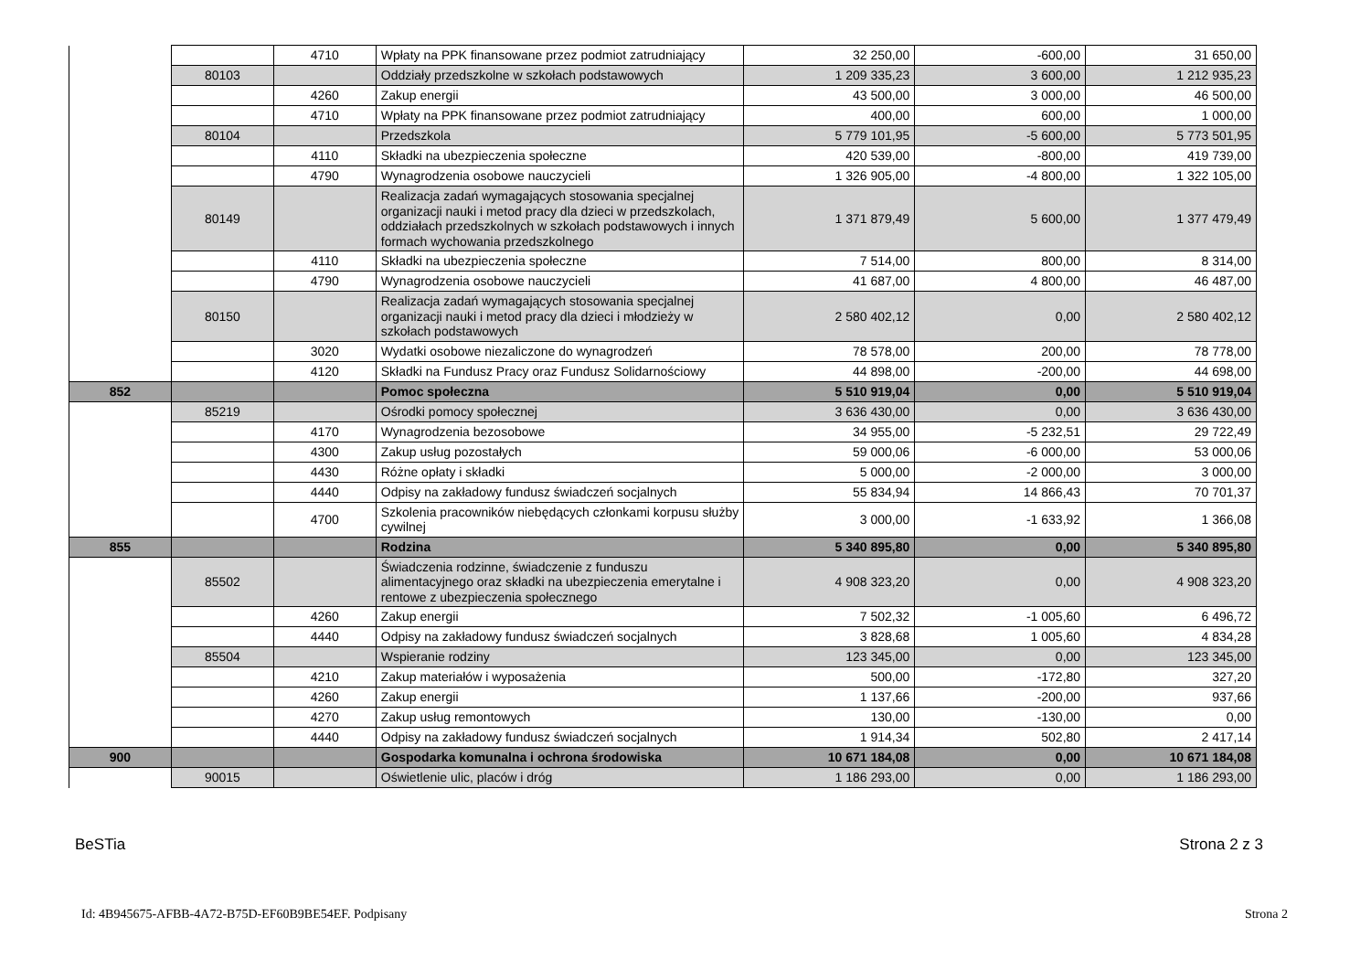| | | 4710 | Wpłaty na PPK finansowane przez podmiot zatrudniający | 32 250,00 | -600,00 | 31 650,00 |
| | 80103 | | Oddziały przedszkolne w szkołach podstawowych | 1 209 335,23 | 3 600,00 | 1 212 935,23 |
| | | 4260 | Zakup energii | 43 500,00 | 3 000,00 | 46 500,00 |
| | | 4710 | Wpłaty na PPK finansowane przez podmiot zatrudniający | 400,00 | 600,00 | 1 000,00 |
| | 80104 | | Przedszkola | 5 779 101,95 | -5 600,00 | 5 773 501,95 |
| | | 4110 | Składki na ubezpieczenia społeczne | 420 539,00 | -800,00 | 419 739,00 |
| | | 4790 | Wynagrodzenia osobowe nauczycieli | 1 326 905,00 | -4 800,00 | 1 322 105,00 |
| | 80149 | | Realizacja zadań wymagających stosowania specjalnej organizacji nauki i metod pracy dla dzieci w przedszkolach, oddziałach przedszkolnych w szkołach podstawowych i innych formach wychowania przedszkolnego | 1 371 879,49 | 5 600,00 | 1 377 479,49 |
| | | 4110 | Składki na ubezpieczenia społeczne | 7 514,00 | 800,00 | 8 314,00 |
| | | 4790 | Wynagrodzenia osobowe nauczycieli | 41 687,00 | 4 800,00 | 46 487,00 |
| | 80150 | | Realizacja zadań wymagających stosowania specjalnej organizacji nauki i metod pracy dla dzieci i młodzieży w szkołach podstawowych | 2 580 402,12 | 0,00 | 2 580 402,12 |
| | | 3020 | Wydatki osobowe niezaliczone do wynagrodzeń | 78 578,00 | 200,00 | 78 778,00 |
| | | 4120 | Składki na Fundusz Pracy oraz Fundusz Solidarnościowy | 44 898,00 | -200,00 | 44 698,00 |
| 852 | | | Pomoc społeczna | 5 510 919,04 | 0,00 | 5 510 919,04 |
| | 85219 | | Ośrodki pomocy społecznej | 3 636 430,00 | 0,00 | 3 636 430,00 |
| | | 4170 | Wynagrodzenia bezosobowe | 34 955,00 | -5 232,51 | 29 722,49 |
| | | 4300 | Zakup usług pozostałych | 59 000,06 | -6 000,00 | 53 000,06 |
| | | 4430 | Różne opłaty i składki | 5 000,00 | -2 000,00 | 3 000,00 |
| | | 4440 | Odpisy na zakładowy fundusz świadczeń socjalnych | 55 834,94 | 14 866,43 | 70 701,37 |
| | | 4700 | Szkolenia pracowników niebędących członkami korpusu służby cywilnej | 3 000,00 | -1 633,92 | 1 366,08 |
| 855 | | | Rodzina | 5 340 895,80 | 0,00 | 5 340 895,80 |
| | 85502 | | Świadczenia rodzinne, świadczenie z funduszu alimentacyjnego oraz składki na ubezpieczenia emerytalne i rentowe z ubezpieczenia społecznego | 4 908 323,20 | 0,00 | 4 908 323,20 |
| | | 4260 | Zakup energii | 7 502,32 | -1 005,60 | 6 496,72 |
| | | 4440 | Odpisy na zakładowy fundusz świadczeń socjalnych | 3 828,68 | 1 005,60 | 4 834,28 |
| | 85504 | | Wspieranie rodziny | 123 345,00 | 0,00 | 123 345,00 |
| | | 4210 | Zakup materiałów i wyposażenia | 500,00 | -172,80 | 327,20 |
| | | 4260 | Zakup energii | 1 137,66 | -200,00 | 937,66 |
| | | 4270 | Zakup usług remontowych | 130,00 | -130,00 | 0,00 |
| | | 4440 | Odpisy na zakładowy fundusz świadczeń socjalnych | 1 914,34 | 502,80 | 2 417,14 |
| 900 | | | Gospodarka komunalna i ochrona środowiska | 10 671 184,08 | 0,00 | 10 671 184,08 |
| | 90015 | | Oświetlenie ulic, placów i dróg | 1 186 293,00 | 0,00 | 1 186 293,00 |
BeSTia Strona 2 z 3
Id: 4B945675-AFBB-4A72-B75D-EF60B9BE54EF. Podpisany Strona 2